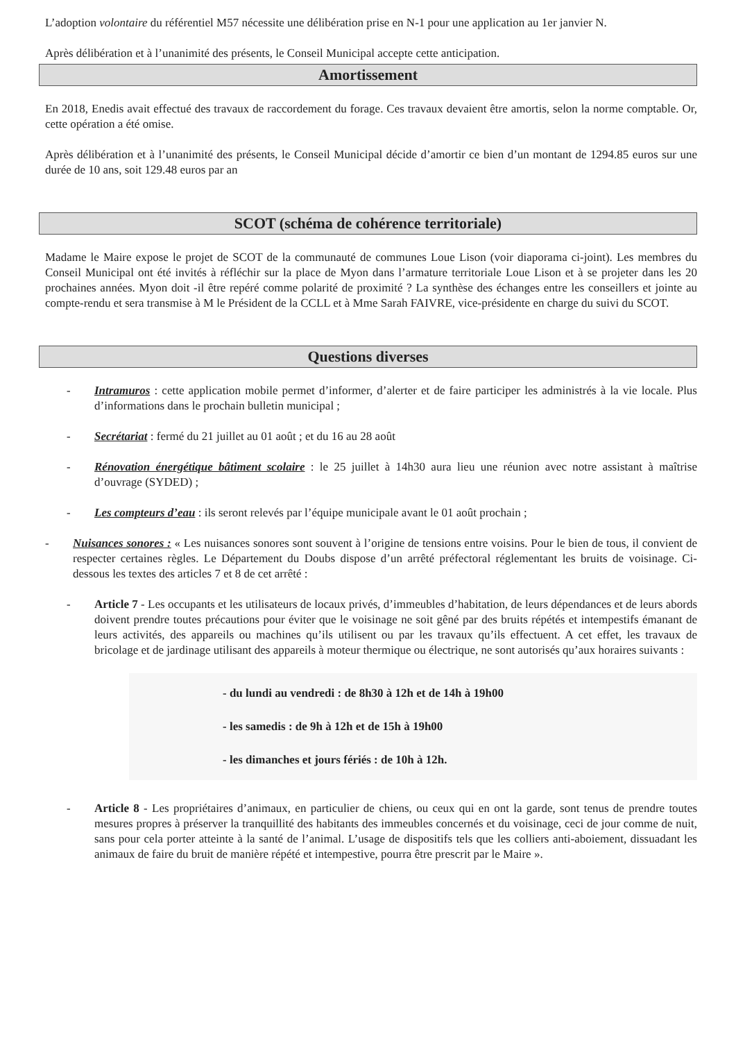L’adoption volontaire du référentiel M57 nécessite une délibération prise en N-1 pour une application au 1er janvier N.
Après délibération et à l’unanimité des présents, le Conseil Municipal accepte cette anticipation.
Amortissement
En 2018, Enedis avait effectué des travaux de raccordement du forage. Ces travaux devaient être amortis, selon la norme comptable. Or, cette opération a été omise.
Après délibération et à l’unanimité des présents, le Conseil Municipal décide d’amortir ce bien d’un montant de 1294.85 euros sur une durée de 10 ans, soit 129.48 euros par an
SCOT (schéma de cohérence territoriale)
Madame le Maire expose le projet de SCOT de la communauté de communes Loue Lison (voir diaporama ci-joint). Les membres du Conseil Municipal ont été invités à réfléchir sur la place de Myon dans l’armature territoriale Loue Lison et à se projeter dans les 20 prochaines années. Myon doit -il être repéré comme polarité de proximité ? La synthèse des échanges entre les conseillers et jointe au compte-rendu et sera transmise à M le Président de la CCLL et à Mme Sarah FAIVRE, vice-présidente en charge du suivi du SCOT.
Questions diverses
- Intramuros : cette application mobile permet d’informer, d’alerter et de faire participer les administrés à la vie locale. Plus d’informations dans le prochain bulletin municipal ;
- Secrétariat : fermé du 21 juillet au 01 août ; et du 16 au 28 août
- Rénovation énergétique bâtiment scolaire : le 25 juillet à 14h30 aura lieu une réunion avec notre assistant à maîtrise d’ouvrage (SYDED) ;
- Les compteurs d’eau : ils seront relevés par l’équipe municipale avant le 01 août prochain ;
- Nuisances sonores : « Les nuisances sonores sont souvent à l’origine de tensions entre voisins. Pour le bien de tous, il convient de respecter certaines règles. Le Département du Doubs dispose d’un arrêté préfectoral réglementant les bruits de voisinage. Ci-dessous les textes des articles 7 et 8 de cet arrêté :
- Article 7 - Les occupants et les utilisateurs de locaux privés, d’immeubles d’habitation, de leurs dépendances et de leurs abords doivent prendre toutes précautions pour éviter que le voisinage ne soit gêné par des bruits répétés et intempestifs émanant de leurs activités, des appareils ou machines qu’ils utilisent ou par les travaux qu’ils effectuent. A cet effet, les travaux de bricolage et de jardinage utilisant des appareils à moteur thermique ou électrique, ne sont autorisés qu’aux horaires suivants :
- du lundi au vendredi : de 8h30 à 12h et de 14h à 19h00
- les samedis : de 9h à 12h et de 15h à 19h00
- les dimanches et jours fériés : de 10h à 12h.
- Article 8 - Les propriétaires d’animaux, en particulier de chiens, ou ceux qui en ont la garde, sont tenus de prendre toutes mesures propres à préserver la tranquillité des habitants des immeubles concernés et du voisinage, ceci de jour comme de nuit, sans pour cela porter atteinte à la santé de l’animal. L’usage de dispositifs tels que les colliers anti-aboiement, dissuadant les animaux de faire du bruit de manière répété et intempestive, pourra être prescrit par le Maire ».